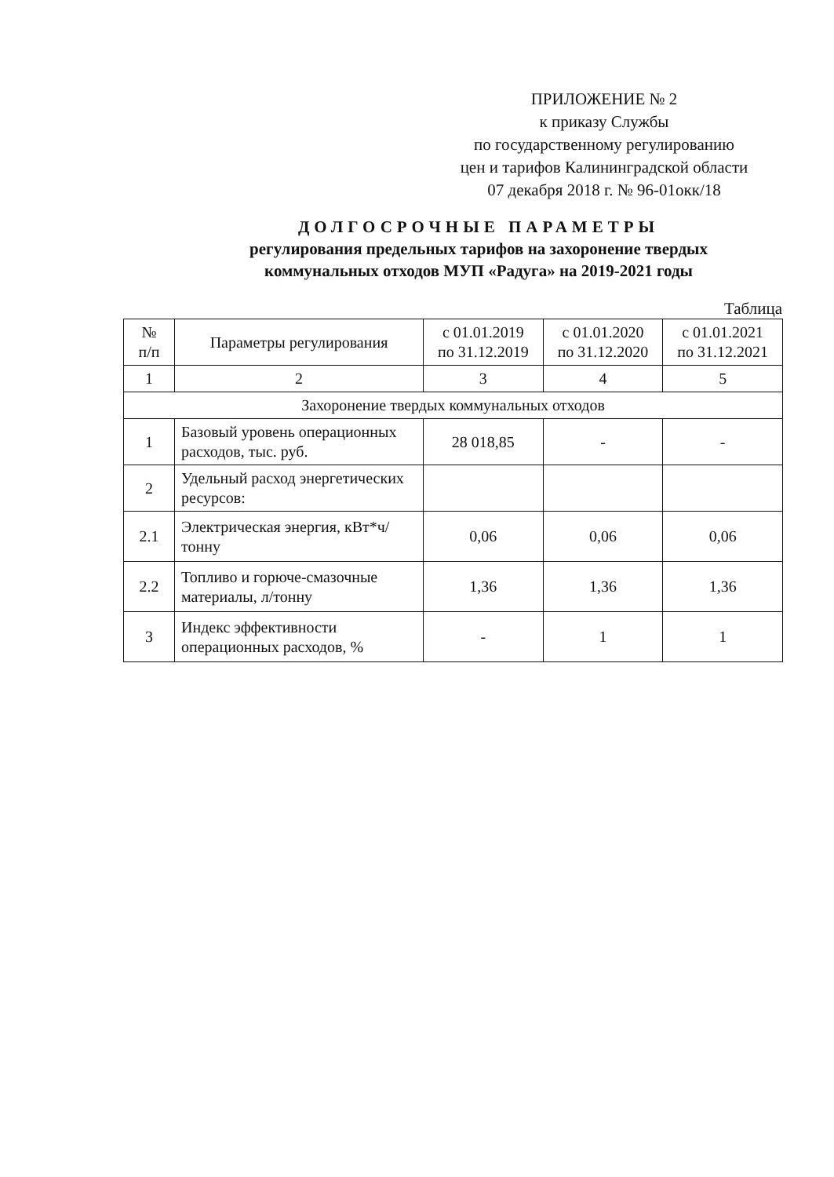ПРИЛОЖЕНИЕ № 2
к приказу Службы
по государственному регулированию
цен и тарифов Калининградской области
07 декабря 2018 г. № 96-01окк/18
ДОЛГОСРОЧНЫЕ ПАРАМЕТРЫ
регулирования предельных тарифов на захоронение твердых коммунальных отходов МУП «Радуга» на 2019-2021 годы
Таблица
| № п/п | Параметры регулирования | с 01.01.2019 по 31.12.2019 | с 01.01.2020 по 31.12.2020 | с 01.01.2021 по 31.12.2021 |
| --- | --- | --- | --- | --- |
| 1 | 2 | 3 | 4 | 5 |
| Захоронение твердых коммунальных отходов | | | | |
| 1 | Базовый уровень операционных расходов, тыс. руб. | 28 018,85 | - | - |
| 2 | Удельный расход энергетических ресурсов: | | | |
| 2.1 | Электрическая энергия, кВт*ч/тонну | 0,06 | 0,06 | 0,06 |
| 2.2 | Топливо и горюче-смазочные материалы, л/тонну | 1,36 | 1,36 | 1,36 |
| 3 | Индекс эффективности операционных расходов, % | - | 1 | 1 |